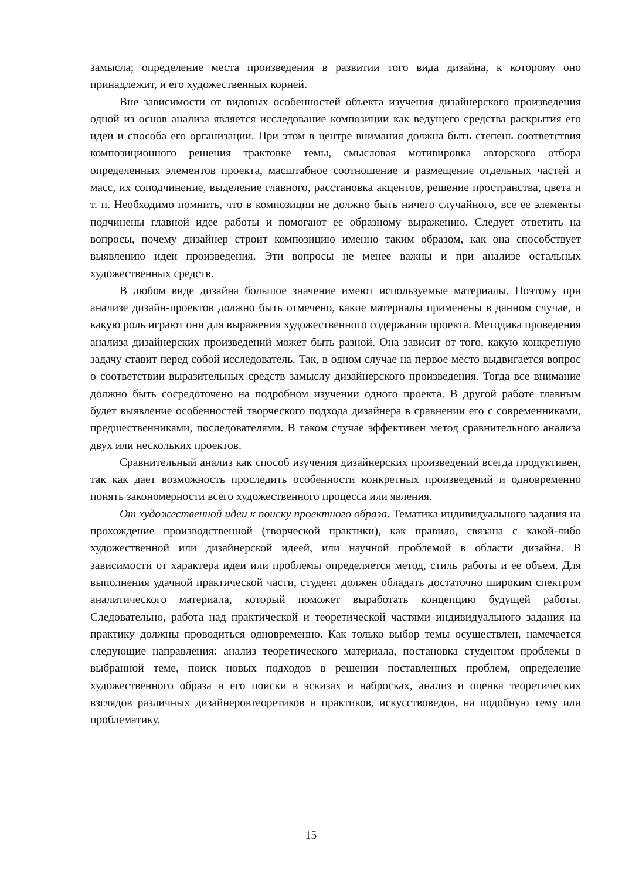замысла; определение места произведения в развитии того вида дизайна, к которому оно принадлежит, и его художественных корней.
Вне зависимости от видовых особенностей объекта изучения дизайнерского произведения одной из основ анализа является исследование композиции как ведущего средства раскрытия его идеи и способа его организации. При этом в центре внимания должна быть степень соответствия композиционного решения трактовке темы, смысловая мотивировка авторского отбора определенных элементов проекта, масштабное соотношение и размещение отдельных частей и масс, их соподчинение, выделение главного, расстановка акцентов, решение пространства, цвета и т. п. Необходимо помнить, что в композиции не должно быть ничего случайного, все ее элементы подчинены главной идее работы и помогают ее образному выражению. Следует ответить на вопросы, почему дизайнер строит композицию именно таким образом, как она способствует выявлению идеи произведения. Эти вопросы не менее важны и при анализе остальных художественных средств.
В любом виде дизайна большое значение имеют используемые материалы. Поэтому при анализе дизайн-проектов должно быть отмечено, какие материалы применены в данном случае, и какую роль играют они для выражения художественного содержания проекта. Методика проведения анализа дизайнерских произведений может быть разной. Она зависит от того, какую конкретную задачу ставит перед собой исследователь. Так, в одном случае на первое место выдвигается вопрос о соответствии выразительных средств замыслу дизайнерского произведения. Тогда все внимание должно быть сосредоточено на подробном изучении одного проекта. В другой работе главным будет выявление особенностей творческого подхода дизайнера в сравнении его с современниками, предшественниками, последователями. В таком случае эффективен метод сравнительного анализа двух или нескольких проектов.
Сравнительный анализ как способ изучения дизайнерских произведений всегда продуктивен, так как дает возможность проследить особенности конкретных произведений и одновременно понять закономерности всего художественного процесса или явления.
От художественной идеи к поиску проектного образа. Тематика индивидуального задания на прохождение производственной (творческой практики), как правило, связана с какой-либо художественной или дизайнерской идеей, или научной проблемой в области дизайна. В зависимости от характера идеи или проблемы определяется метод, стиль работы и ее объем. Для выполнения удачной практической части, студент должен обладать достаточно широким спектром аналитического материала, который поможет выработать концепцию будущей работы. Следовательно, работа над практической и теоретической частями индивидуального задания на практику должны проводиться одновременно. Как только выбор темы осуществлен, намечается следующие направления: анализ теоретического материала, постановка студентом проблемы в выбранной теме, поиск новых подходов в решении поставленных проблем, определение художественного образа и его поиски в эскизах и набросках, анализ и оценка теоретических взглядов различных дизайнеровтеоретиков и практиков, искусствоведов, на подобную тему или проблематику.
15